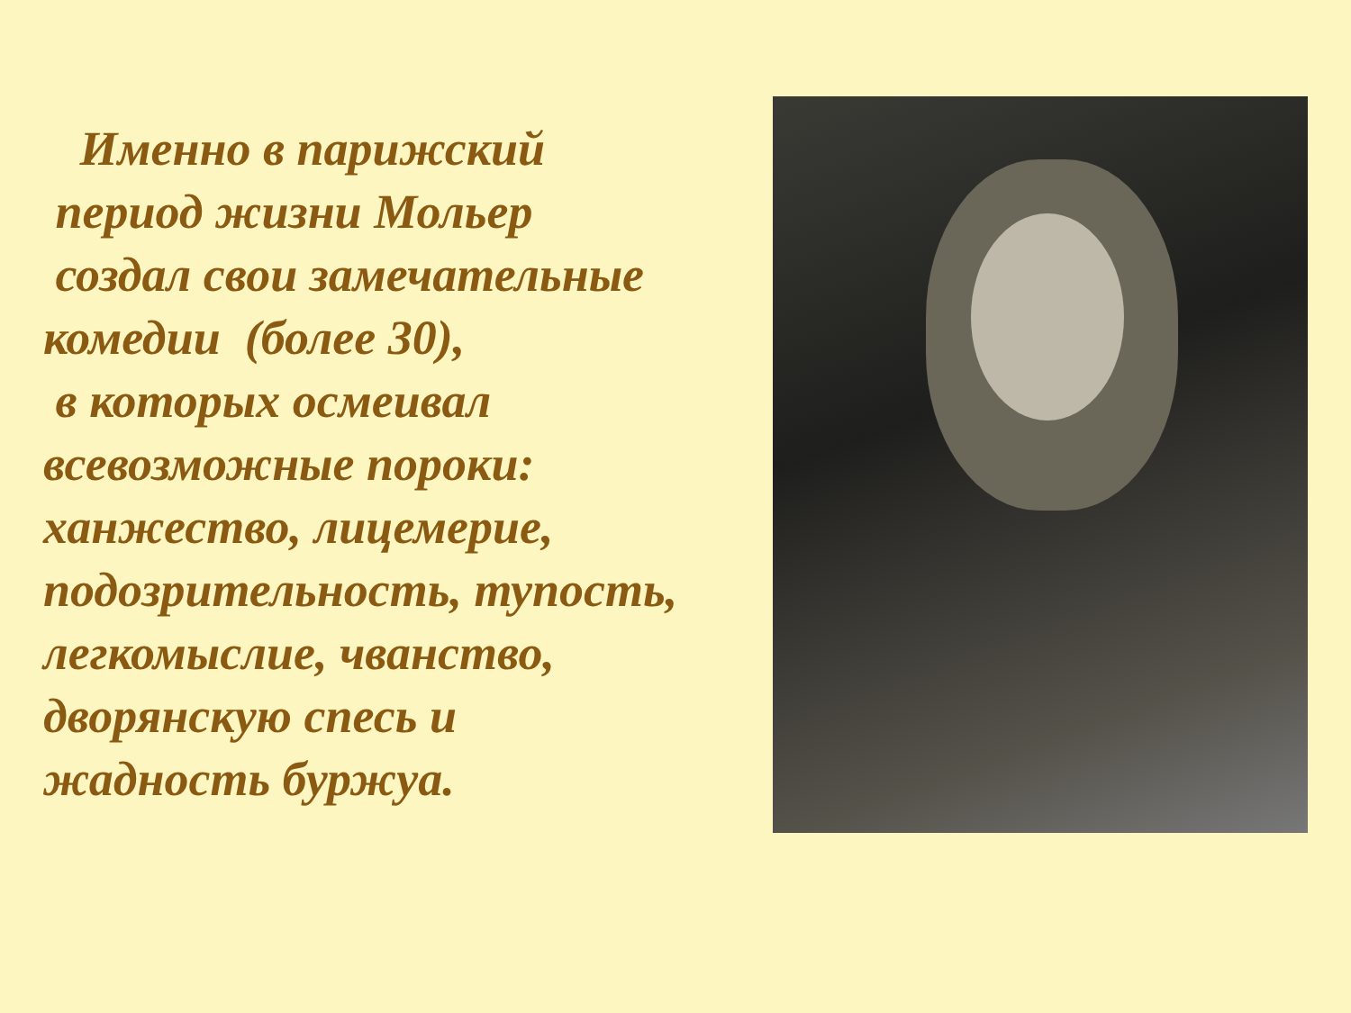Именно в парижский
период жизни Мольер
создал свои замечательные
комедии (более 30),
в которых осмеивал
всевозможные пороки:
ханжество, лицемерие,
подозрительность, тупость,
легкомыслие, чванство,
дворянскую спесь и
жадность буржуа.